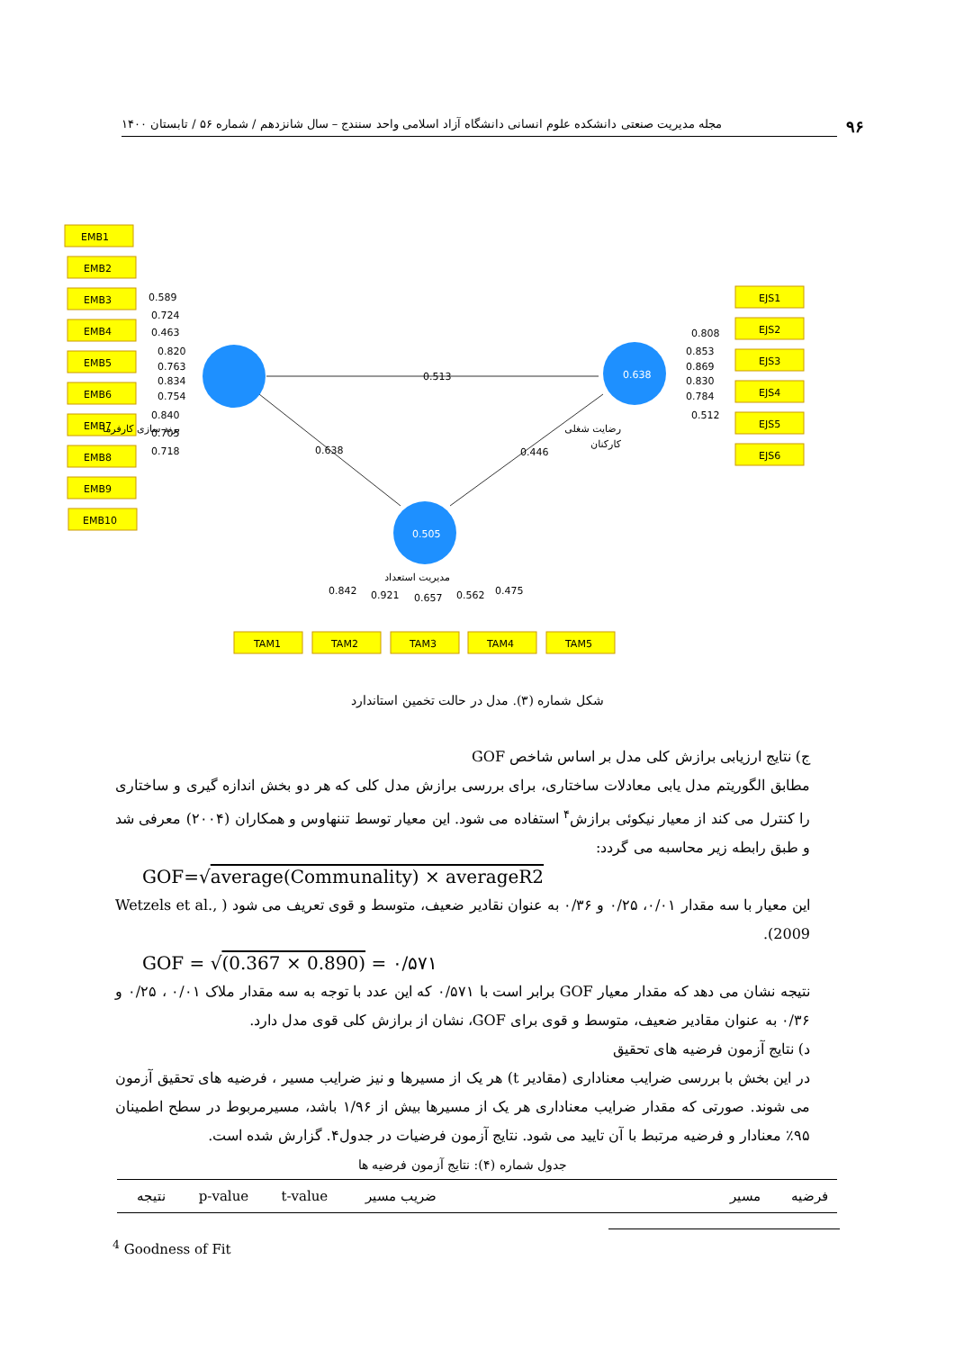۹۶ مجله مدیریت صنعتی دانشکده علوم انسانی دانشگاه آزاد اسلامی واحد سنندج – سال شانزدهم / شماره ۵۶ / تابستان ۱۴۰۰
0.638
0.505
EMB1
EMB2
EMB3
EMB4
EMB5
EMB6
EMB7
EMB8
EMB9
EMB10
EJS1
EJS2
EJS3
EJS4
EJS5
EJS6
TAM1
TAM2
TAM3
TAM4
TAM5
0.589
0.724
0.463
0.820
0.763
0.834
0.754
0.840
0.705
0.718
0.513
0.638
0.446
0.808
0.853
0.869
0.830
0.784
0.512
0.842
0.921
0.657
0.562
0.475
برند سازی کارفرما
رضایت شغلی
کارکنان
مدیریت استعداد
شکل شماره (۳). مدل در حالت تخمین استاندارد
ج) نتایج ارزیابی برازش کلی مدل بر اساس شاخص GOF
مطابق الگوریتم مدل یابی معادلات ساختاری، برای بررسی برازش مدل کلی که هر دو بخش اندازه گیری و ساختاری را کنترل می کند از معیار نیکوئی برازش<sup>۴</sup> استفاده می شود. این معیار توسط تننهاوس و همکاران (۲۰۰۴) معرفی شد و طبق رابطه زیر محاسبه می گردد:
GOF=√average(Communality) × averageR2
این معیار با سه مقدار ۰/۰۱، ۰/۲۵ و ۰/۳۶ به عنوان نقادیر ضعیف، متوسط و قوی تعریف می شود ( Wetzels et al., 2009).
GOF = √(0.367 × 0.890) = ۰/۵۷۱
نتیجه نشان می دهد که مقدار معیار GOF برابر است با ۰/۵۷۱ که این عدد با توجه به سه مقدار ملاک ۰/۰۱ ، ۰/۲۵ و ۰/۳۶ به عنوان مقادیر ضعیف، متوسط و قوی برای GOF، نشان از برازش کلی قوی مدل دارد.
د) نتایج آزمون فرضیه های تحقیق
در این بخش با بررسی ضرایب معناداری (مقادیر t) هر یک از مسیرها و نیز ضرایب مسیر ، فرضیه های تحقیق آزمون می شوند. صورتی که مقدار ضرایب معناداری هر یک از مسیرها بیش از ۱/۹۶ باشد، مسیرمربوط در سطح اطمینان ۹۵٪ معنادار و فرضیه مرتبط با آن تایید می شود. نتایج آزمون فرضیات در جدول۴. گزارش شده است.
جدول شماره (۴): نتایج آزمون فرضیه ها
| فرضیه | مسیر | ضریب مسیر | t-value | p-value | نتیجه |
| --- | --- | --- | --- | --- | --- |
<sup>4</sup> Goodness of Fit